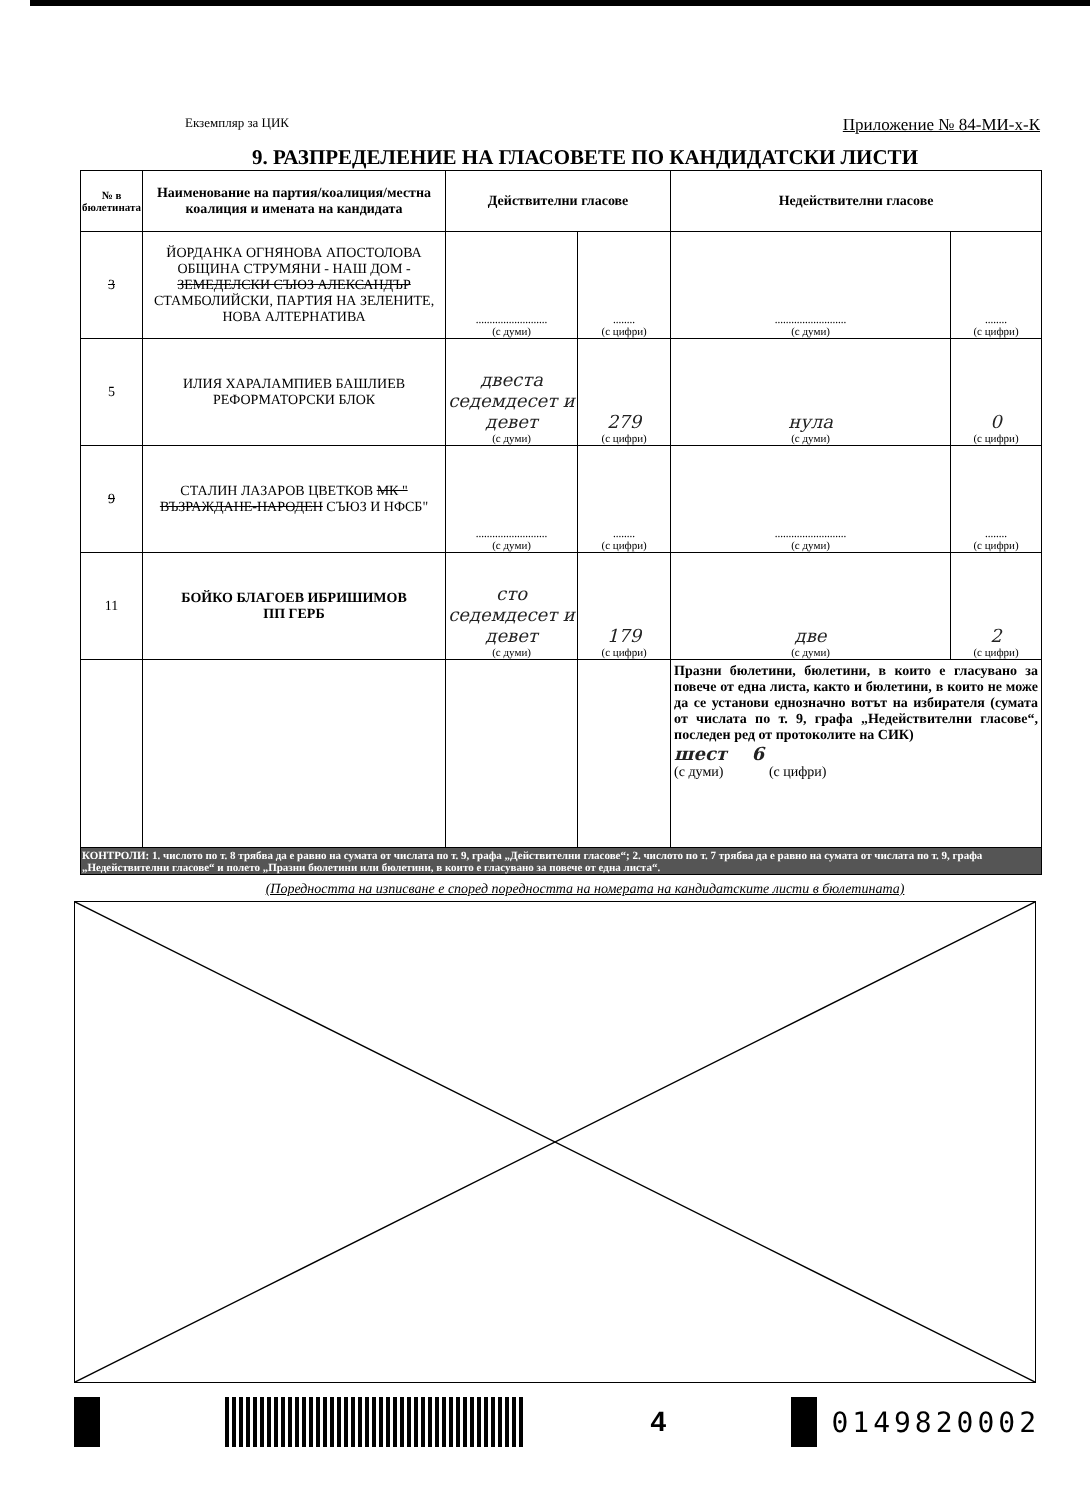Екземпляр за ЦИК Приложение № 84-МИ-х-К
9. РАЗПРЕДЕЛЕНИЕ НА ГЛАСОВЕТЕ ПО КАНДИДАТСКИ ЛИСТИ
| № в бюлетината | Наименование на партия/коалиция/местна коалиция и имената на кандидата | Действителни гласове | | Недействителни гласове | |
| --- | --- | --- | --- | --- | --- |
| 3 | ЙОРДАНКА ОГНЯНОВА АПОСТОЛОВА ОБЩИНА СТРУМЯНИ - НАШ ДОМ - ЗЕМЕДЕЛСКИ СЪЮЗ АЛЕКСАНДЪР СТАМБОЛИЙСКИ, ПАРТИЯ НА ЗЕЛЕНИТЕ, НОВА АЛТЕРНАТИВА | .......................... (с думи) | ........ (с цифри) | .......................... (с думи) | ........ (с цифри) |
| 5 | ИЛИЯ ХАРАЛАМПИЕВ БАШЛИЕВ РЕФОРМАТОРСКИ БЛОК | двеста седемдесет и девет (с думи) | 279 (с цифри) | нула (с думи) | 0 (с цифри) |
| 9 | СТАЛИН ЛАЗАРОВ ЦВЕТКОВ МК " ВЪЗРАЖДАНЕ-НАРОДЕН СЪЮЗ И НФСБ" | .......................... (с думи) | ........ (с цифри) | .......................... (с думи) | ........ (с цифри) |
| 11 | БОЙКО БЛАГОЕВ ИБРИШИМОВ ПП ГЕРБ | сто седемдесет и девет (с думи) | 179 (с цифри) | две (с думи) | 2 (с цифри) |
| | | | | Празни бюлетини, бюлетини, в които е гласувано за повече от една листа, както и бюлетини, в които не може да се установи еднозначно вотът на избирателя (сумата от числата по т. 9, графа „Недействителни гласове“, последен ред от протоколите на СИК) шест 6 (с думи) (с цифри) | |
| КОНТРОЛИ: 1. числото по т. 8 трябва да е равно на сумата от числата по т. 9, графа „Действителни гласове“; 2. числото по т. 7 трябва да е равно на сумата от числата по т. 9, графа „Недействителни гласове“ и полето „Празни бюлетини или бюлетини, в които е гласувано за повече от една листа“. | | | | | |
(Поредността на изписване е според поредността на номерата на кандидатските листи в бюлетината)
4 0149820002